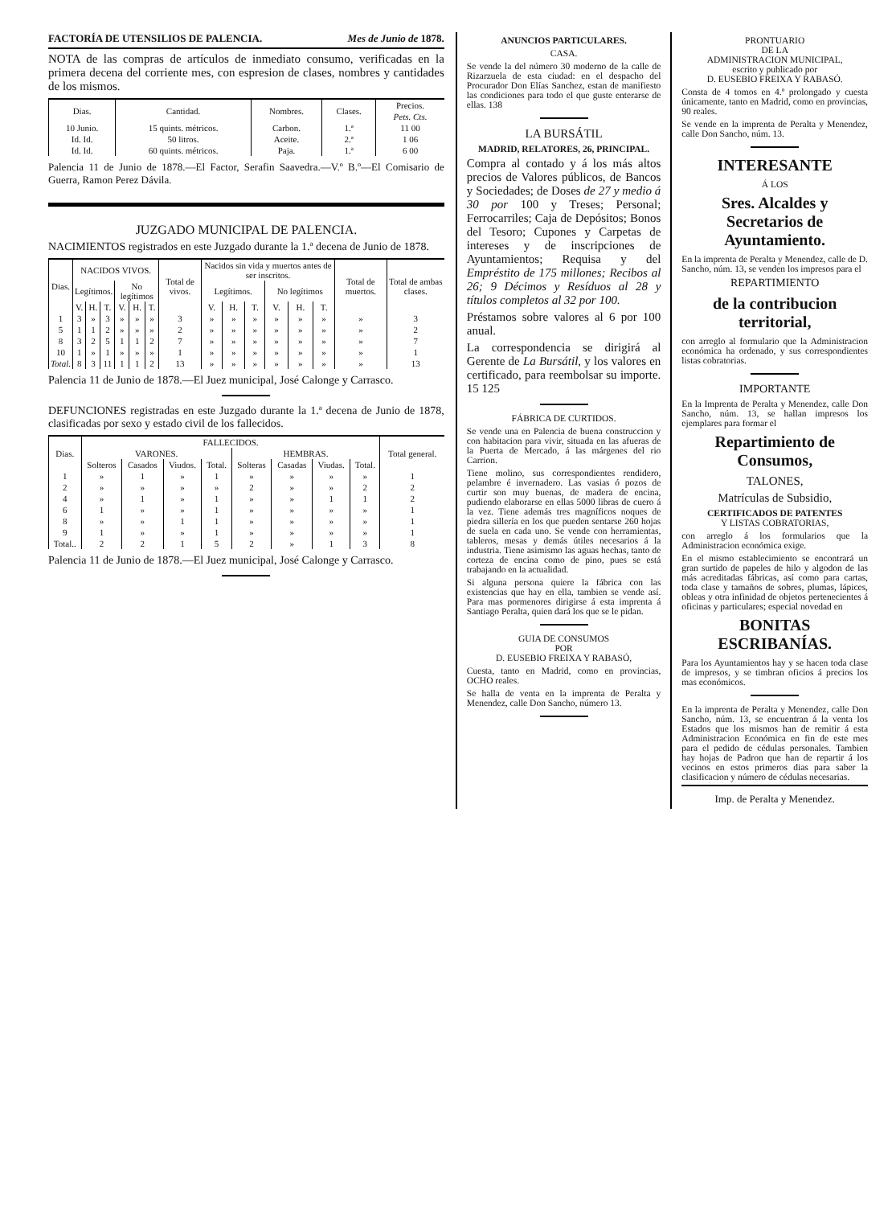FACTORÍA DE UTENSILIOS DE PALENCIA. Mes de Junio de 1878.
NOTA de las compras de artículos de inmediato consumo, verificadas en la primera decena del corriente mes, con espresion de clases, nombres y cantidades de los mismos.
| Dias. | Cantidad. | Nombres. | Clases. | Precios. |
| --- | --- | --- | --- | --- |
| | | | | Pets. Cts. |
| 10 Junio. | 15 quints. métricos. | Carbon. | 1.ª | 11 00 |
| Id. Id. | 50 litros. | Aceite. | 2.ª | 1 06 |
| Id. Id. | 60 quints. métricos. | Paja. | 1.ª | 6 00 |
Palencia 11 de Junio de 1878.—El Factor, Serafin Saavedra.—V.º B.º—El Comisario de Guerra, Ramon Perez Dávila.
JUZGADO MUNICIPAL DE PALENCIA.
NACIMIENTOS registrados en este Juzgado durante la 1.ª decena de Junio de 1878.
| Dias. | NACIDOS VIVOS. | | | | | | Total de vivos. | Nacidos sin vida y muertos antes de ser inscritos. | | | | | | Total de muertos. | Total de ambas clases. |
| --- | --- | --- | --- | --- | --- | --- | --- | --- | --- | --- | --- | --- | --- | --- | --- |
| | Legítimos. | | | No legítimos | | | | Legítimos. | | | No legítimos | | | | |
| | V. | H. | T. | V. | H. | T. | | V. | H. | T. | V. | H. | T. | | |
| 1 | 3 | » | 3 | » | » | » | 3 | » | » | » | » | » | » | » | 3 |
| 5 | 1 | 1 | 2 | » | » | » | 2 | » | » | » | » | » | » | » | 2 |
| 8 | 3 | 2 | 5 | 1 | 1 | 2 | 7 | » | » | » | » | » | » | » | 7 |
| 10 | 1 | » | 1 | » | » | » | 1 | » | » | » | » | » | » | » | 1 |
| Total. | 8 | 3 | 11 | 1 | 1 | 2 | 13 | » | » | » | » | » | » | » | 13 |
Palencia 11 de Junio de 1878.—El Juez municipal, José Calonge y Carrasco.
DEFUNCIONES registradas en este Juzgado durante la 1.ª decena de Junio de 1878, clasificadas por sexo y estado civil de los fallecidos.
| Dias. | FALLECIDOS. | | | | | | | | Total general. |
| --- | --- | --- | --- | --- | --- | --- | --- | --- | --- |
| | VARONES. | | | | HEMBRAS. | | | | |
| | Solteros | Casados | Viudos. | Total. | Solteras | Casadas | Viudas. | Total. | |
| 1 | » | 1 | » | 1 | » | » | » | » | 1 |
| 2 | » | » | » | » | 2 | » | » | 2 | 2 |
| 4 | » | 1 | » | 1 | » | » | 1 | 1 | 2 |
| 6 | 1 | » | » | 1 | » | » | » | » | 1 |
| 8 | » | » | 1 | 1 | » | » | » | » | 1 |
| 9 | 1 | » | » | 1 | » | » | » | » | 1 |
| Total.. | 2 | 2 | 1 | 5 | 2 | » | 1 | 3 | 8 |
Palencia 11 de Junio de 1878.—El Juez municipal, José Calonge y Carrasco.
ANUNCIOS PARTICULARES.
CASA.
Se vende la del número 30 moderno de la calle de Rizarzuela de esta ciudad: en el despacho del Procurador Don Elías Sanchez, estan de manifiesto las condiciones para todo el que guste enterarse de ellas. 138
LA BURSÁTIL
MADRID, RELATORES, 26, PRINCIPAL.
Compra al contado y á los más altos precios de Valores públicos, de Bancos y Sociedades; de Doses de 27 y medio á 30 por 100 y Treses; Personal; Ferrocarriles; Caja de Depósitos; Bonos del Tesoro; Cupones y Carpetas de intereses y de inscripciones de Ayuntamientos; Requisa y del Empréstito de 175 millones; Recibos al 26; 9 Décimos y Resíduos al 28 y títulos completos al 32 por 100.
Préstamos sobre valores al 6 por 100 anual.
La correspondencia se dirigirá al Gerente de La Bursátil, y los valores en certificado, para reembolsar su importe. 15 125
FÁBRICA DE CURTIDOS.
Se vende una en Palencia de buena construccion y con habitacion para vivir, situada en las afueras de la Puerta de Mercado, á las márgenes del rio Carrion.
Tiene molino, sus correspondientes rendidero, pelambre é invernadero. Las vasias ó pozos de curtir son muy buenas, de madera de encina, pudiendo elaborarse en ellas 5000 libras de cuero á la vez. Tiene además tres magníficos noques de piedra sillería en los que pueden sentarse 260 hojas de suela en cada uno. Se vende con herramientas, tableros, mesas y demás útiles necesarios á la industria. Tiene asimismo las aguas hechas, tanto de corteza de encina como de pino, pues se está trabajando en la actualidad.
Si alguna persona quiere la fábrica con las existencias que hay en ella, tambien se vende así. Para mas pormenores dirigirse á esta imprenta á Santiago Peralta, quien dará los que se le pidan.
GUIA DE CONSUMOS
POR
D. EUSEBIO FREIXA Y RABASÓ,
Cuesta, tanto en Madrid, como en provincias, OCHO reales.
Se halla de venta en la imprenta de Peralta y Menendez, calle Don Sancho, número 13.
PRONTUARIO
DE LA
ADMINISTRACION MUNICIPAL,
escrito y publicado por
D. EUSEBIO FREIXA Y RABASÓ.
Consta de 4 tomos en 4.º prolongado y cuesta únicamente, tanto en Madrid, como en provincias, 90 reales.
Se vende en la imprenta de Peralta y Menendez, calle Don Sancho, núm. 13.
INTERESANTE
Á LOS
Sres. Alcaldes y Secretarios de Ayuntamiento.
En la imprenta de Peralta y Menendez, calle de D. Sancho, núm. 13, se venden los impresos para el
REPARTIMIENTO
de la contribucion territorial,
con arreglo al formulario que la Administracion económica ha ordenado, y sus correspondientes listas cobratorias.
IMPORTANTE
En la Imprenta de Peralta y Menendez, calle Don Sancho, núm. 13, se hallan impresos los ejemplares para formar el
Repartimiento de Consumos,
TALONES,
Matrículas de Subsidio,
CERTIFICADOS DE PATENTES
Y LISTAS COBRATORIAS,
con arreglo á los formularios que la Administracion económica exige.
En el mismo establecimiento se encontrará un gran surtido de papeles de hilo y algodon de las más acreditadas fábricas, así como para cartas, toda clase y tamaños de sobres, plumas, lápices, obleas y otra infinidad de objetos pertenecientes á oficinas y particulares; especial novedad en
BONITAS ESCRIBANÍAS.
Para los Ayuntamientos hay y se hacen toda clase de impresos, y se timbran oficios á precios los mas económicos.
En la imprenta de Peralta y Menendez, calle Don Sancho, núm. 13, se encuentran á la venta los Estados que los mismos han de remitir á esta Administracion Económica en fin de este mes para el pedido de cédulas personales. Tambien hay hojas de Padron que han de repartir á los vecinos en estos primeros dias para saber la clasificacion y número de cédulas necesarias.
Imp. de Peralta y Menendez.